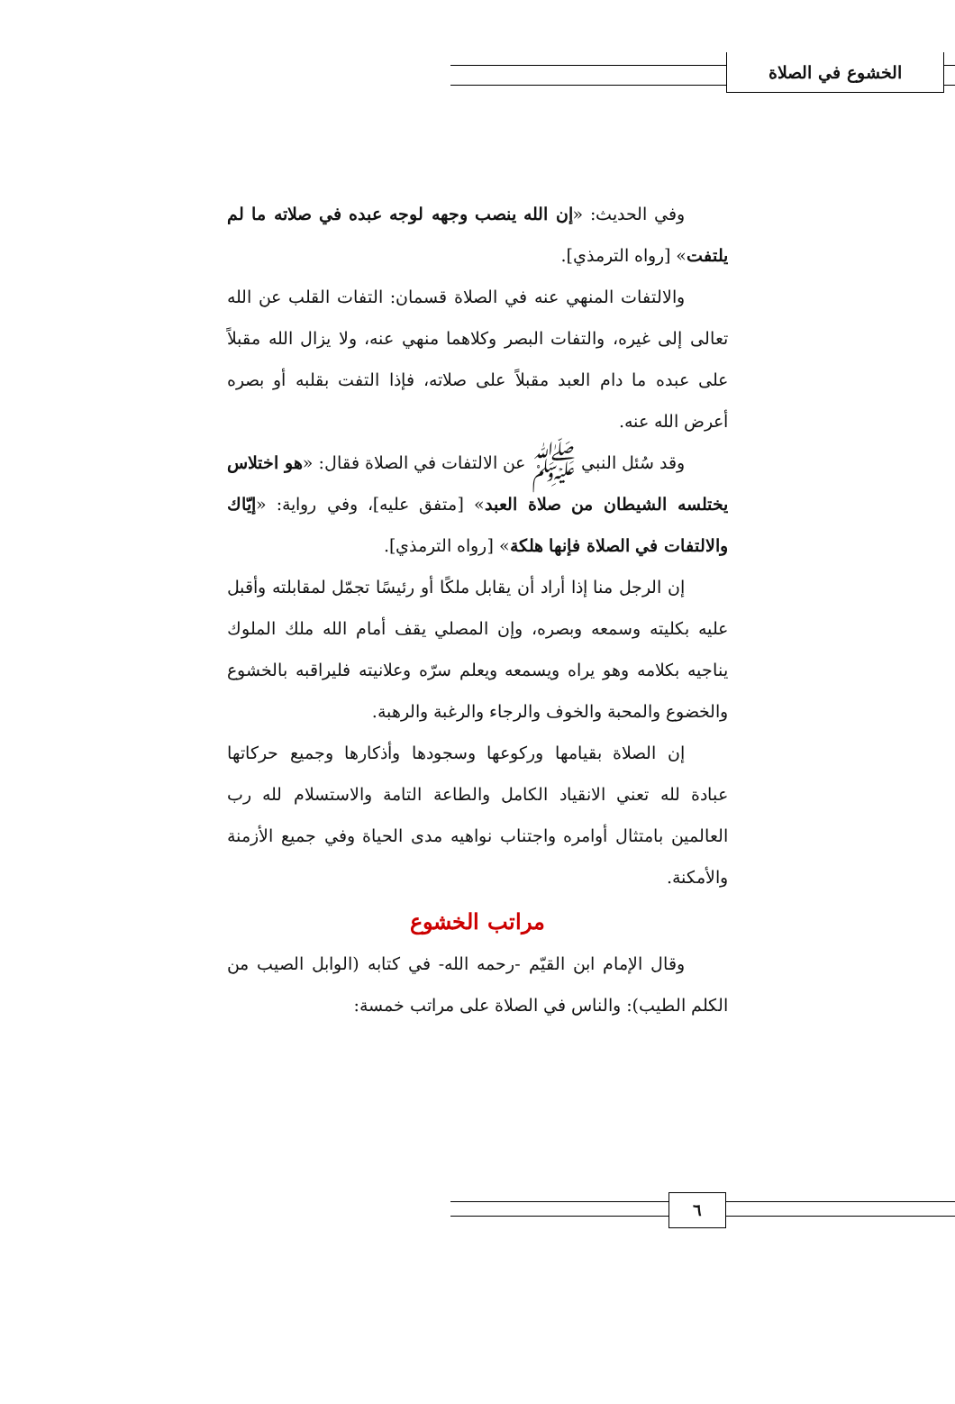الخشوع في الصلاة
وفي الحديث: «إن الله ينصب وجهه لوجه عبده في صلاته ما لم يلتفت» [رواه الترمذي].
والالتفات المنهي عنه في الصلاة قسمان: التفات القلب عن الله تعالى إلى غيره، والتفات البصر وكلاهما منهي عنه، ولا يزال الله مقبلاً على عبده ما دام العبد مقبلاً على صلاته، فإذا التفت بقلبه أو بصره أعرض الله عنه.
وقد سُئل النبي ﷺ عن الالتفات في الصلاة فقال: «هو اختلاس يختلسه الشيطان من صلاة العبد» [متفق عليه]، وفي رواية: «إيّاك والالتفات في الصلاة فإنها هلكة» [رواه الترمذي].
إن الرجل منا إذا أراد أن يقابل ملكًا أو رئيسًا تجمّل لمقابلته وأقبل عليه بكليته وسمعه وبصره، وإن المصلي يقف أمام الله ملك الملوك يناجيه بكلامه وهو يراه ويسمعه ويعلم سرّه وعلانيته فليراقبه بالخشوع والخضوع والمحبة والخوف والرجاء والرغبة والرهبة.
إن الصلاة بقيامها وركوعها وسجودها وأذكارها وجميع حركاتها عبادة لله تعني الانقياد الكامل والطاعة التامة والاستسلام لله رب العالمين بامتثال أوامره واجتناب نواهيه مدى الحياة وفي جميع الأزمنة والأمكنة.
مراتب الخشوع
وقال الإمام ابن القيّم -رحمه الله- في كتابه (الوابل الصيب من الكلم الطيب): والناس في الصلاة على مراتب خمسة:
٦